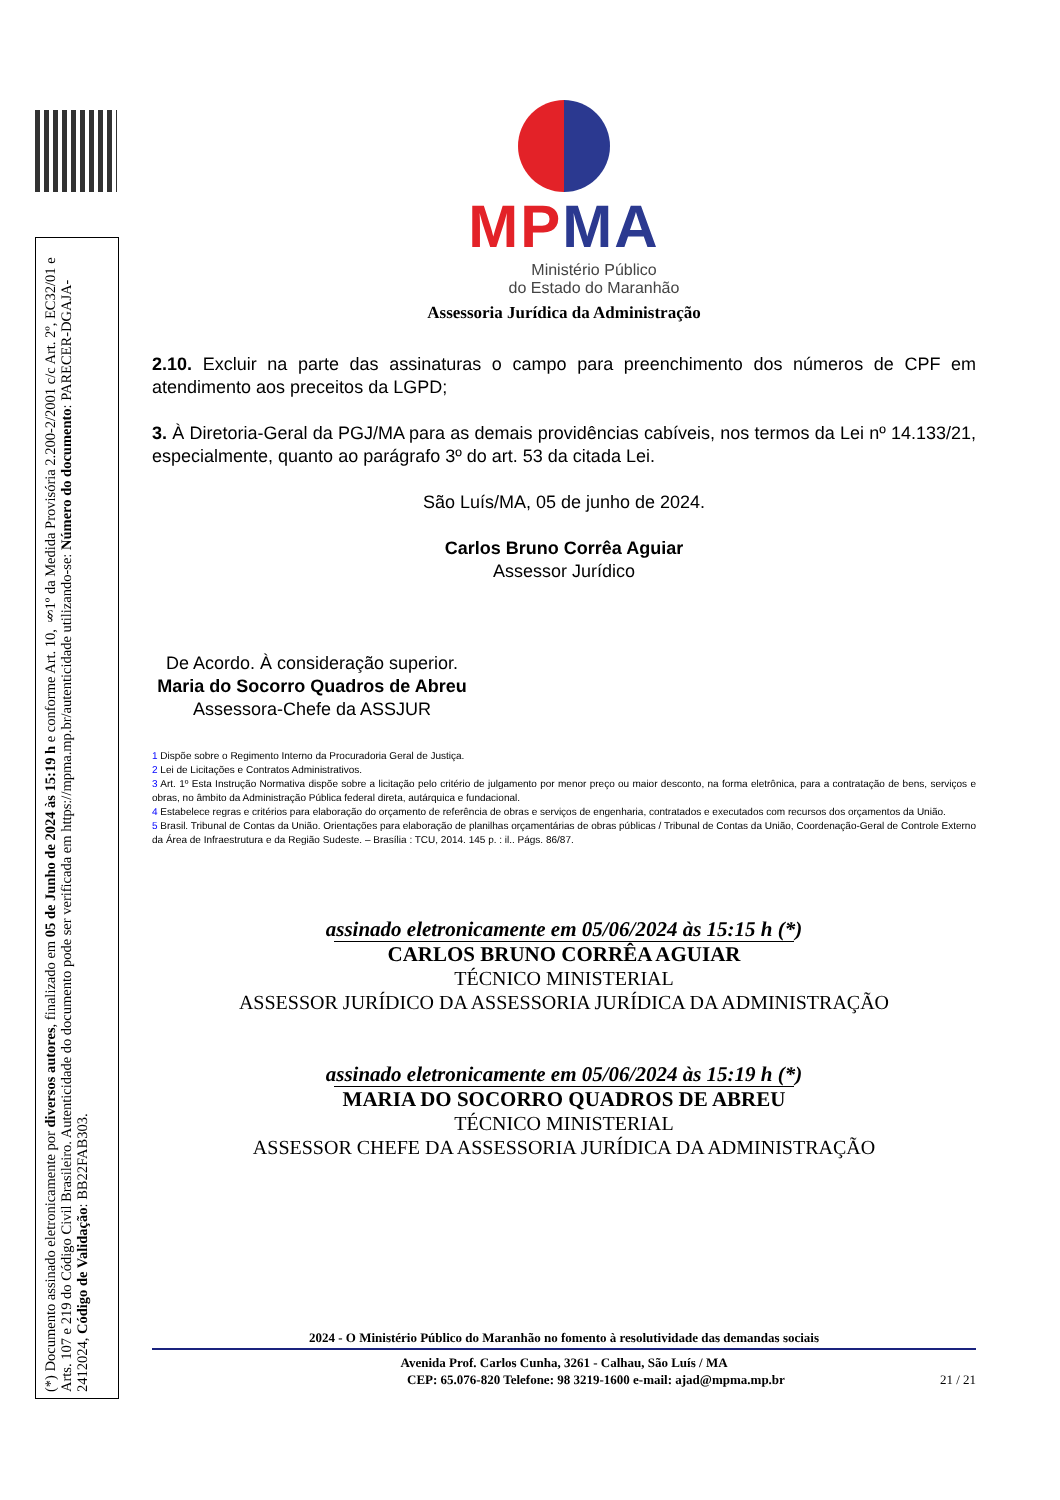(*) Documento assinado eletronicamente por diversos autores, finalizado em 05 de Junho de 2024 às 15:19 h e conforme Art. 10, §1º da Medida Provisória 2.200-2/2001 c/c Art. 2º, EC32/01 e Arts. 107 e 219 do Código Civil Brasileiro. Autenticidade do documento pode ser verificada em https://mpma.mp.br/autenticidade utilizando-se: Número do documento: PARECER-DGAJA-2412024, Código de Validação: BB22FAB303.
MP MA
Ministério Público
do Estado do Maranhão
Assessoria Jurídica da Administração
2.10. Excluir na parte das assinaturas o campo para preenchimento dos números de CPF em atendimento aos preceitos da LGPD;
3. À Diretoria-Geral da PGJ/MA para as demais providências cabíveis, nos termos da Lei nº 14.133/21, especialmente, quanto ao parágrafo 3º do art. 53 da citada Lei.
São Luís/MA, 05 de junho de 2024.
Carlos Bruno Corrêa Aguiar
Assessor Jurídico
De Acordo. À consideração superior.
Maria do Socorro Quadros de Abreu
Assessora-Chefe da ASSJUR
1 Dispõe sobre o Regimento Interno da Procuradoria Geral de Justiça.
2 Lei de Licitações e Contratos Administrativos.
3 Art. 1º Esta Instrução Normativa dispõe sobre a licitação pelo critério de julgamento por menor preço ou maior desconto, na forma eletrônica, para a contratação de bens, serviços e obras, no âmbito da Administração Pública federal direta, autárquica e fundacional.
4 Estabelece regras e critérios para elaboração do orçamento de referência de obras e serviços de engenharia, contratados e executados com recursos dos orçamentos da União.
5 Brasil. Tribunal de Contas da União. Orientações para elaboração de planilhas orçamentárias de obras públicas / Tribunal de Contas da União, Coordenação-Geral de Controle Externo da Área de Infraestrutura e da Região Sudeste. – Brasília : TCU, 2014. 145 p. : il.. Págs. 86/87.
assinado eletronicamente em 05/06/2024 às 15:15 h (*)
CARLOS BRUNO CORRÊA AGUIAR
TÉCNICO MINISTERIAL
ASSESSOR JURÍDICO DA ASSESSORIA JURÍDICA DA ADMINISTRAÇÃO
assinado eletronicamente em 05/06/2024 às 15:19 h (*)
MARIA DO SOCORRO QUADROS DE ABREU
TÉCNICO MINISTERIAL
ASSESSOR CHEFE DA ASSESSORIA JURÍDICA DA ADMINISTRAÇÃO
2024 - O Ministério Público do Maranhão no fomento à resolutividade das demandas sociais
Avenida Prof. Carlos Cunha, 3261 - Calhau, São Luís / MA
CEP: 65.076-820 Telefone: 98 3219-1600 e-mail: ajad@mpma.mp.br 21 / 21